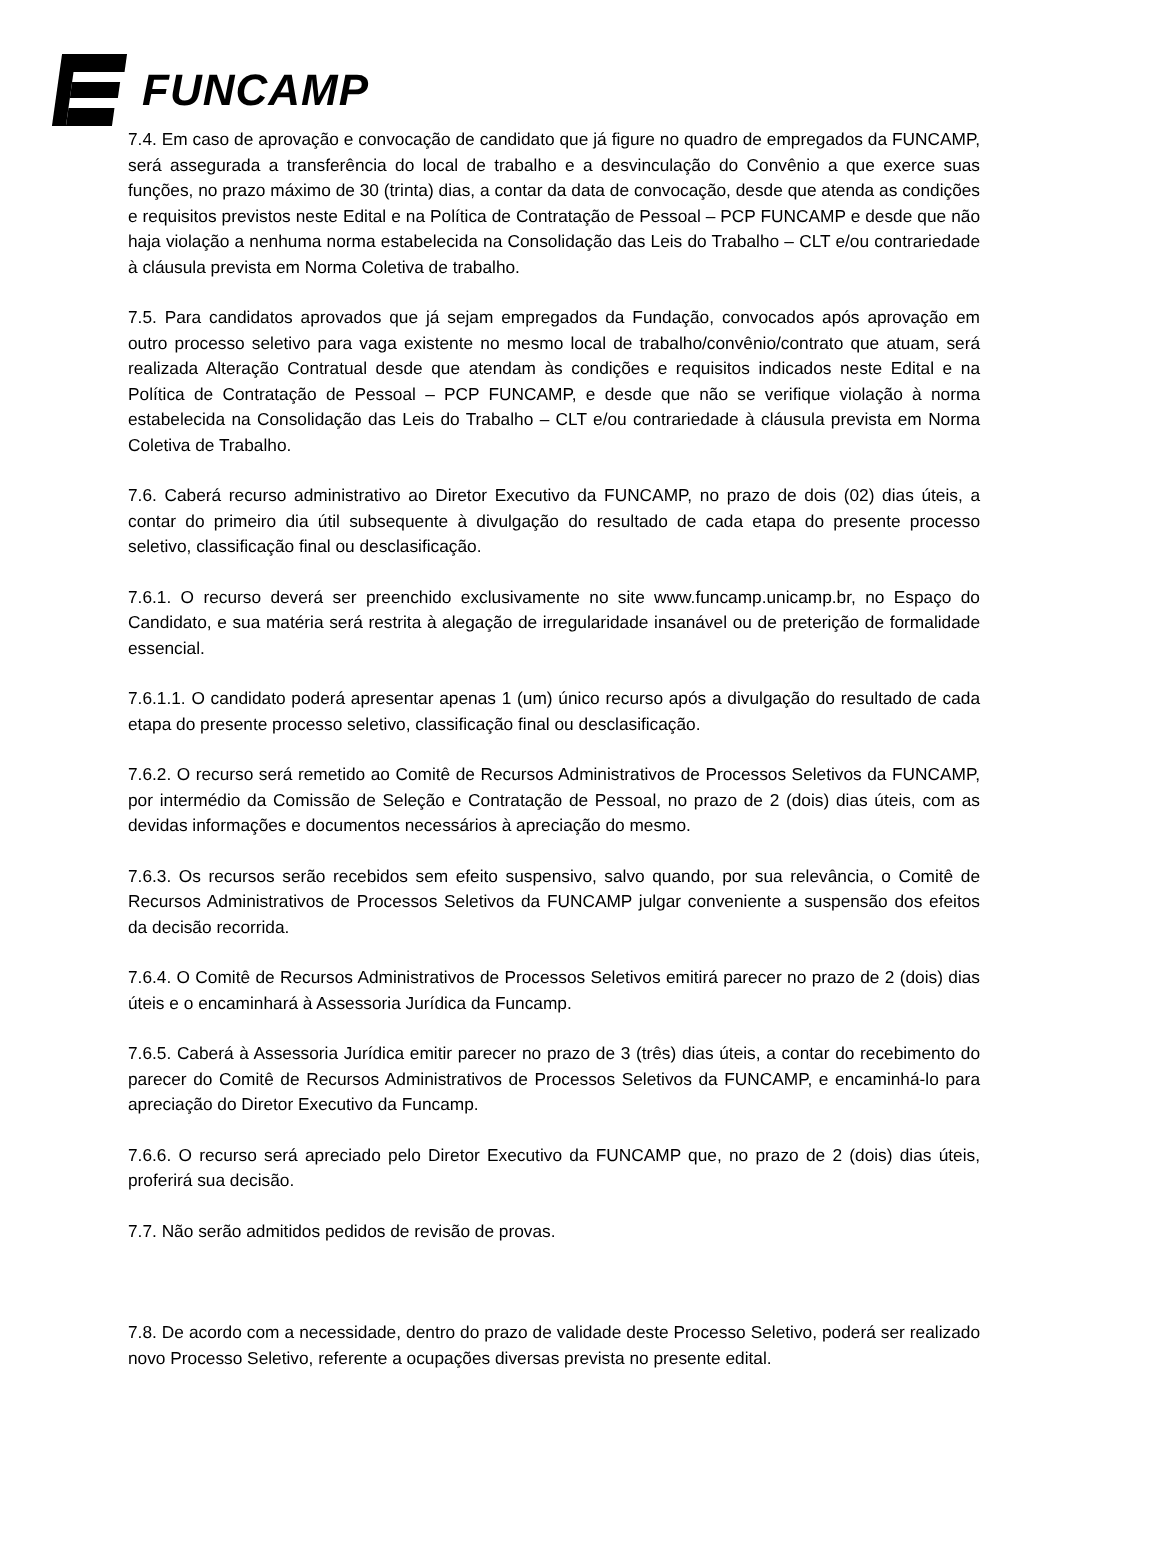FUNCAMP
7.4. Em caso de aprovação e convocação de candidato que já figure no quadro de empregados da FUNCAMP, será assegurada a transferência do local de trabalho e a desvinculação do Convênio a que exerce suas funções, no prazo máximo de 30 (trinta) dias, a contar da data de convocação, desde que atenda as condições e requisitos previstos neste Edital e na Política de Contratação de Pessoal – PCP FUNCAMP e desde que não haja violação a nenhuma norma estabelecida na Consolidação das Leis do Trabalho – CLT e/ou contrariedade à cláusula prevista em Norma Coletiva de trabalho.
7.5. Para candidatos aprovados que já sejam empregados da Fundação, convocados após aprovação em outro processo seletivo para vaga existente no mesmo local de trabalho/convênio/contrato que atuam, será realizada Alteração Contratual desde que atendam às condições e requisitos indicados neste Edital e na Política de Contratação de Pessoal – PCP FUNCAMP, e desde que não se verifique violação à norma estabelecida na Consolidação das Leis do Trabalho – CLT e/ou contrariedade à cláusula prevista em Norma Coletiva de Trabalho.
7.6. Caberá recurso administrativo ao Diretor Executivo da FUNCAMP, no prazo de dois (02) dias úteis, a contar do primeiro dia útil subsequente à divulgação do resultado de cada etapa do presente processo seletivo, classificação final ou desclasificação.
7.6.1. O recurso deverá ser preenchido exclusivamente no site www.funcamp.unicamp.br, no Espaço do Candidato, e sua matéria será restrita à alegação de irregularidade insanável ou de preterição de formalidade essencial.
7.6.1.1. O candidato poderá apresentar apenas 1 (um) único recurso após a divulgação do resultado de cada etapa do presente processo seletivo, classificação final ou desclasificação.
7.6.2. O recurso será remetido ao Comitê de Recursos Administrativos de Processos Seletivos da FUNCAMP, por intermédio da Comissão de Seleção e Contratação de Pessoal, no prazo de 2 (dois) dias úteis, com as devidas informações e documentos necessários à apreciação do mesmo.
7.6.3. Os recursos serão recebidos sem efeito suspensivo, salvo quando, por sua relevância, o Comitê de Recursos Administrativos de Processos Seletivos da FUNCAMP julgar conveniente a suspensão dos efeitos da decisão recorrida.
7.6.4. O Comitê de Recursos Administrativos de Processos Seletivos emitirá parecer no prazo de 2 (dois) dias úteis e o encaminhará à Assessoria Jurídica da Funcamp.
7.6.5. Caberá à Assessoria Jurídica emitir parecer no prazo de 3 (três) dias úteis, a contar do recebimento do parecer do Comitê de Recursos Administrativos de Processos Seletivos da FUNCAMP, e encaminhá-lo para apreciação do Diretor Executivo da Funcamp.
7.6.6. O recurso será apreciado pelo Diretor Executivo da FUNCAMP que, no prazo de 2 (dois) dias úteis, proferirá sua decisão.
7.7. Não serão admitidos pedidos de revisão de provas.
7.8. De acordo com a necessidade, dentro do prazo de validade deste Processo Seletivo, poderá ser realizado novo Processo Seletivo, referente a ocupações diversas prevista no presente edital.